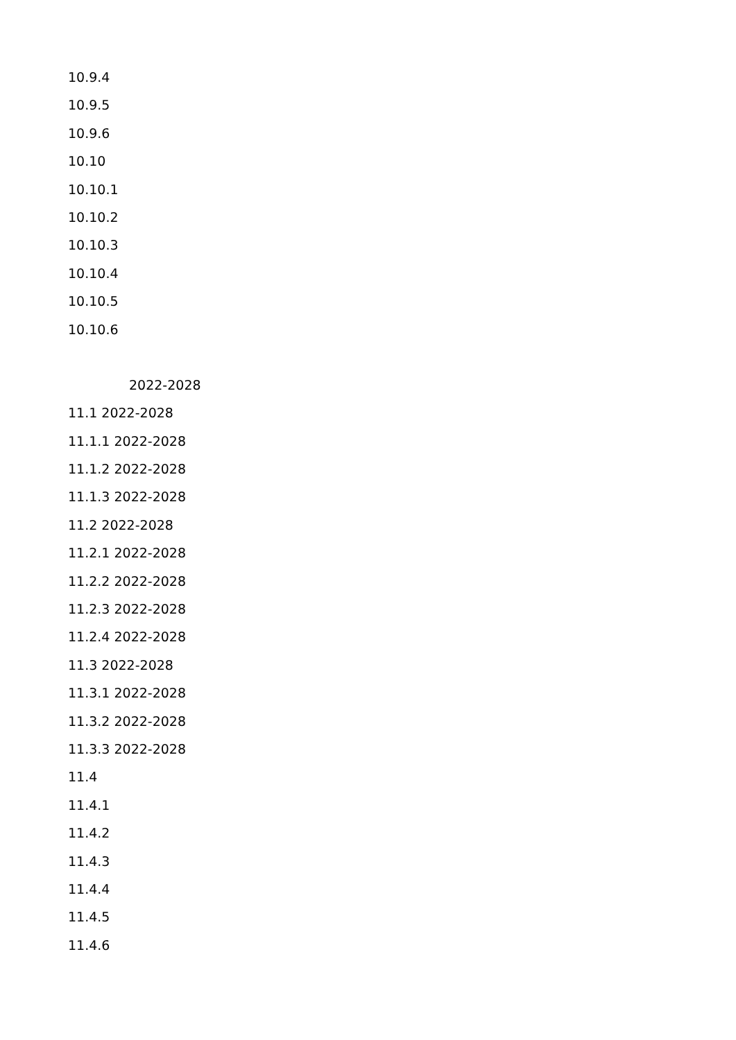10.9.4
10.9.5
10.9.6
10.10
10.10.1
10.10.2
10.10.3
10.10.4
10.10.5
10.10.6
2022-2028
11.1 2022-2028
11.1.1 2022-2028
11.1.2 2022-2028
11.1.3 2022-2028
11.2 2022-2028
11.2.1 2022-2028
11.2.2 2022-2028
11.2.3 2022-2028
11.2.4 2022-2028
11.3 2022-2028
11.3.1 2022-2028
11.3.2 2022-2028
11.3.3 2022-2028
11.4
11.4.1
11.4.2
11.4.3
11.4.4
11.4.5
11.4.6